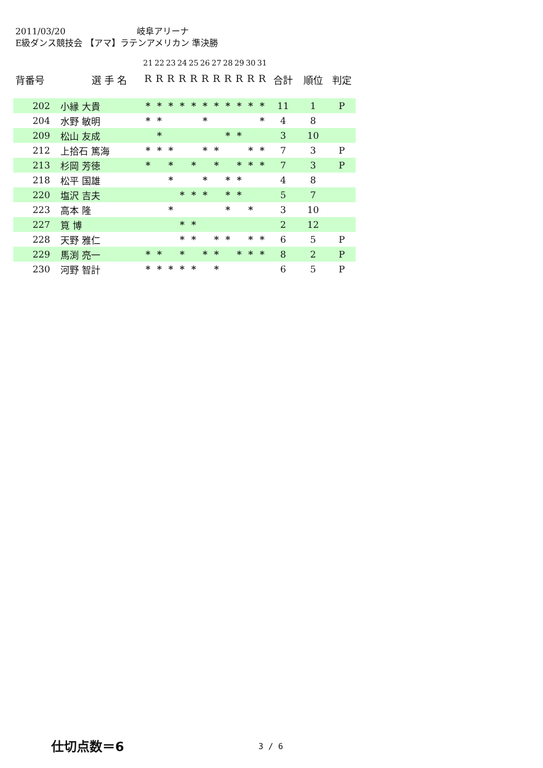2011/03/20 岐阜アリーナ
E級ダンス競技会 【アマ】ラテンアメリカン 準決勝
| | | 21 | 22 | 23 | 24 | 25 | 26 | 27 | 28 | 29 | 30 | 31 | | | |
| 背番号 | 選 手 名 | R | R | R | R | R | R | R | R | R | R | R | 合計 | 順位 | 判定 |
| 202 | 小縁 大貴 | * | * | * | * | * | * | * | * | * | * | * | 11 | 1 | P |
| 204 | 水野 敏明 | * | * | | | | * | | | | | * | 4 | 8 | |
| 209 | 松山 友成 | | * | | | | | | * | * | | | 3 | 10 | |
| 212 | 上拾石 篤海 | * | * | * | | | * | * | | | * | * | 7 | 3 | P |
| 213 | 杉岡 芳徳 | * | | * | | * | | * | | * | * | * | 7 | 3 | P |
| 218 | 松平 国雄 | | | * | | | * | | * | * | | | 4 | 8 | |
| 220 | 塩沢 吉夫 | | | | * | * | * | | * | * | | | 5 | 7 | |
| 223 | 高本 隆 | | | * | | | | | * | | * | | 3 | 10 | |
| 227 | 筧 博 | | | | * | * | | | | | | | 2 | 12 | |
| 228 | 天野 雅仁 | | | | * | * | | * | * | | * | * | 6 | 5 | P |
| 229 | 馬渕 亮一 | * | * | | * | | * | * | | * | * | * | 8 | 2 | P |
| 230 | 河野 智計 | * | * | * | * | * | | * | | | | | 6 | 5 | P |
仕切点数＝6 3 / 6